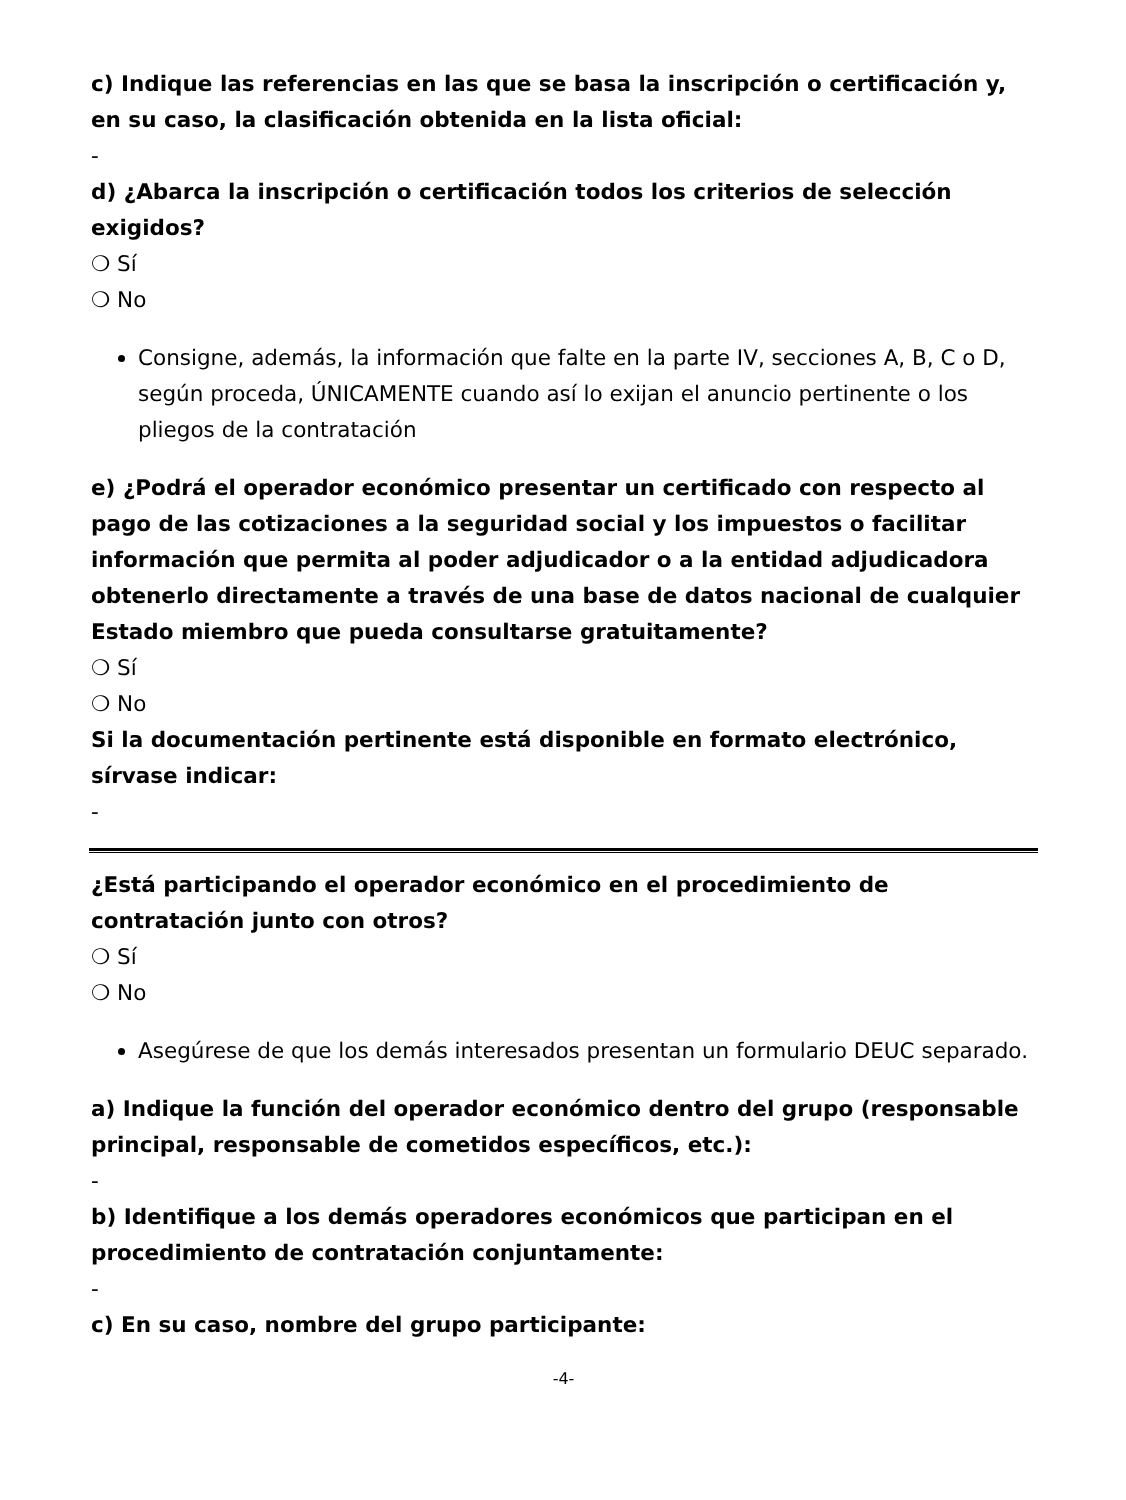c) Indique las referencias en las que se basa la inscripción o certificación y, en su caso, la clasificación obtenida en la lista oficial:
-
d) ¿Abarca la inscripción o certificación todos los criterios de selección exigidos?
❍ Sí
❍ No
Consigne, además, la información que falte en la parte IV, secciones A, B, C o D, según proceda, ÚNICAMENTE cuando así lo exijan el anuncio pertinente o los pliegos de la contratación
e) ¿Podrá el operador económico presentar un certificado con respecto al pago de las cotizaciones a la seguridad social y los impuestos o facilitar información que permita al poder adjudicador o a la entidad adjudicadora obtenerlo directamente a través de una base de datos nacional de cualquier Estado miembro que pueda consultarse gratuitamente?
❍ Sí
❍ No
Si la documentación pertinente está disponible en formato electrónico, sírvase indicar:
-
¿Está participando el operador económico en el procedimiento de contratación junto con otros?
❍ Sí
❍ No
Asegúrese de que los demás interesados presentan un formulario DEUC separado.
a) Indique la función del operador económico dentro del grupo (responsable principal, responsable de cometidos específicos, etc.):
-
b) Identifique a los demás operadores económicos que participan en el procedimiento de contratación conjuntamente:
-
c) En su caso, nombre del grupo participante:
-4-